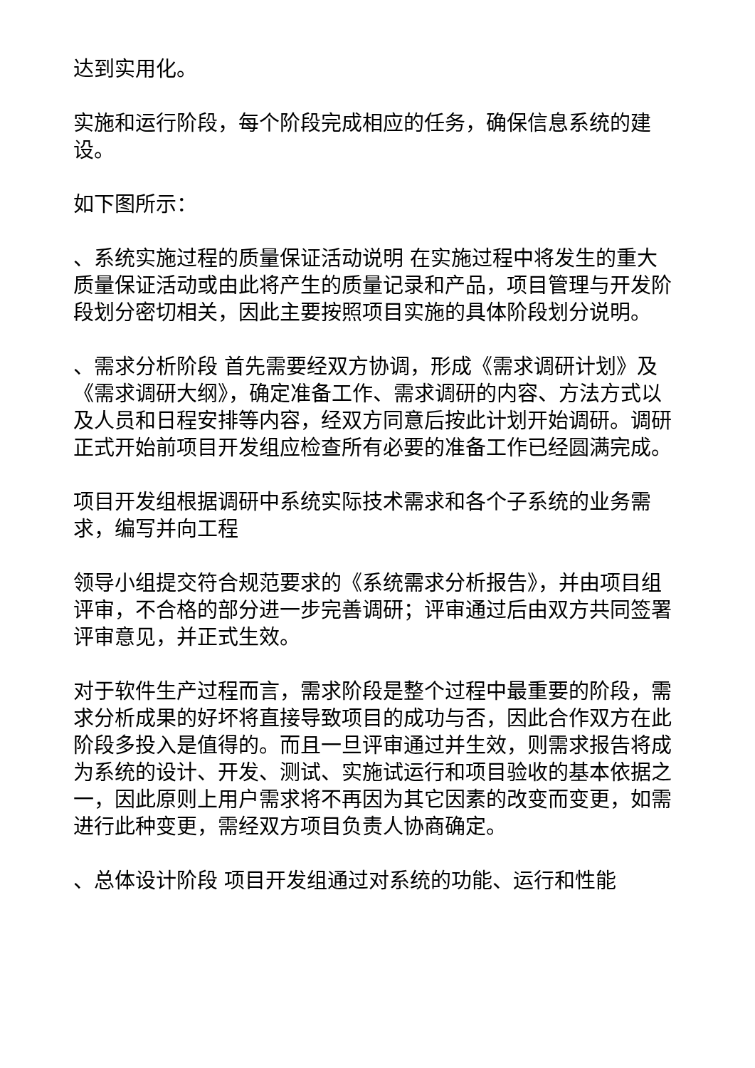达到实用化。
实施和运行阶段，每个阶段完成相应的任务，确保信息系统的建设。
如下图所示：
、系统实施过程的质量保证活动说明 在实施过程中将发生的重大质量保证活动或由此将产生的质量记录和产品，项目管理与开发阶段划分密切相关，因此主要按照项目实施的具体阶段划分说明。
、需求分析阶段 首先需要经双方协调，形成《需求调研计划》及《需求调研大纲》，确定准备工作、需求调研的内容、方法方式以及人员和日程安排等内容，经双方同意后按此计划开始调研。调研正式开始前项目开发组应检查所有必要的准备工作已经圆满完成。
项目开发组根据调研中系统实际技术需求和各个子系统的业务需求，编写并向工程
领导小组提交符合规范要求的《系统需求分析报告》，并由项目组评审，不合格的部分进一步完善调研；评审通过后由双方共同签署评审意见，并正式生效。
对于软件生产过程而言，需求阶段是整个过程中最重要的阶段，需求分析成果的好坏将直接导致项目的成功与否，因此合作双方在此阶段多投入是值得的。而且一旦评审通过并生效，则需求报告将成为系统的设计、开发、测试、实施试运行和项目验收的基本依据之一，因此原则上用户需求将不再因为其它因素的改变而变更，如需进行此种变更，需经双方项目负责人协商确定。
、总体设计阶段 项目开发组通过对系统的功能、运行和性能